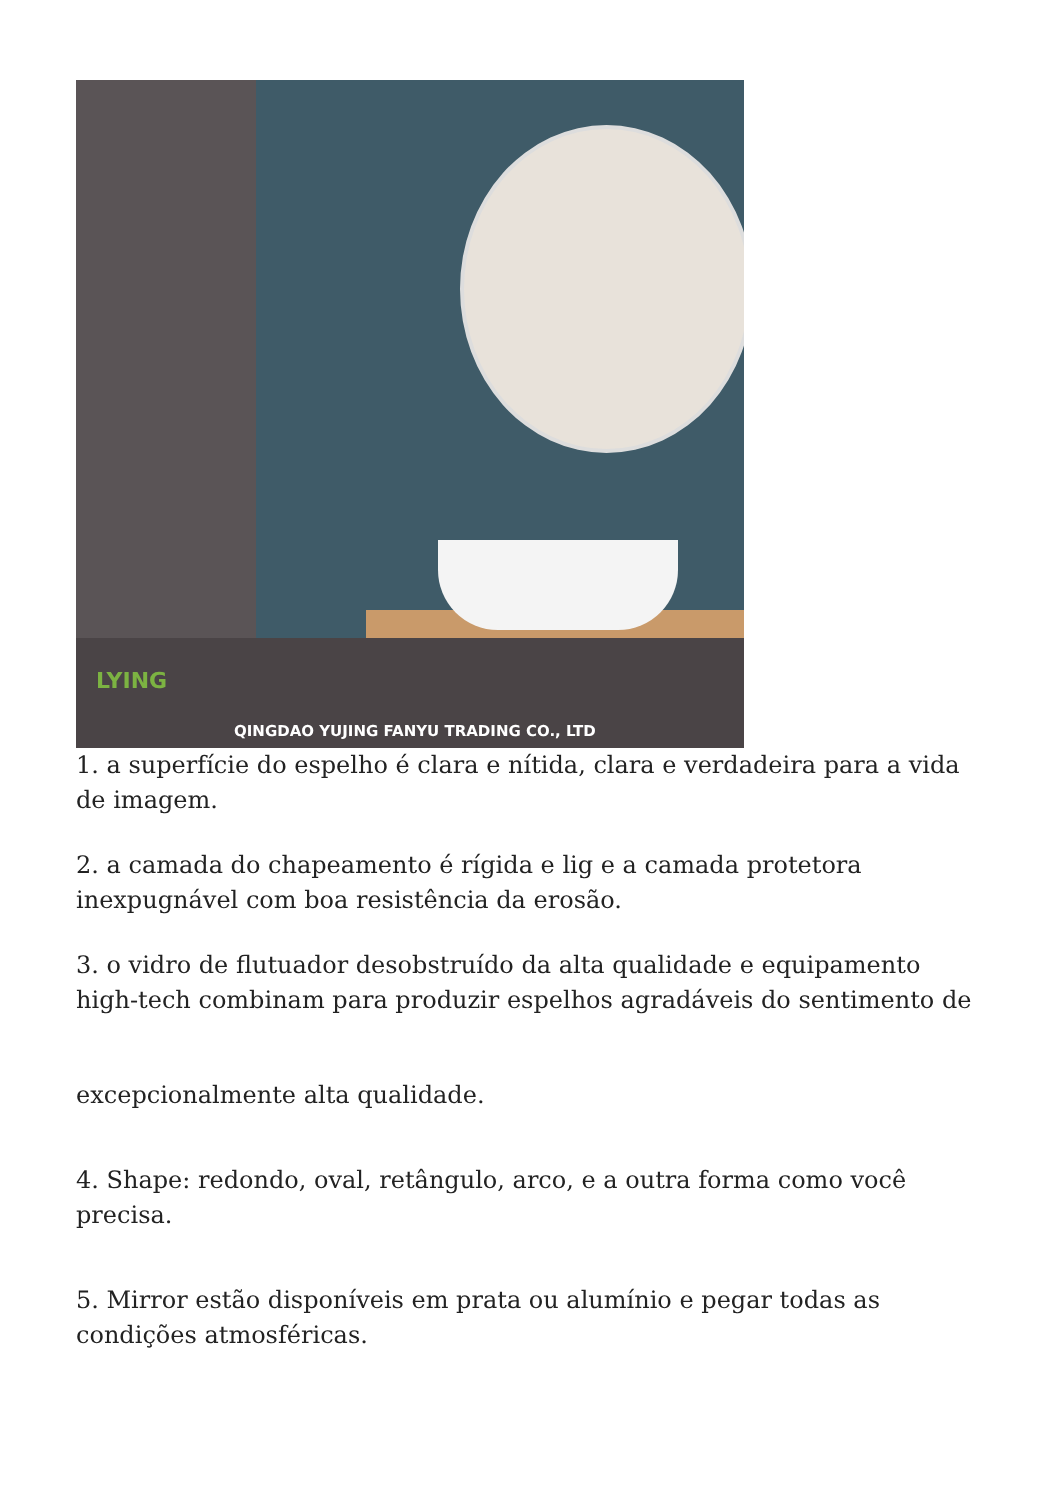LYING
QINGDAO YUJING FANYU TRADING CO., LTD
1. a superfície do espelho é clara e nítida, clara e verdadeira para a vida de imagem.
2. a camada do chapeamento é rígida e lig e a camada protetora inexpugnável com boa resistência da erosão.
3. o vidro de flutuador desobstruído da alta qualidade e equipamento high-tech combinam para produzir espelhos agradáveis do sentimento de
excepcionalmente alta qualidade.
4. Shape: redondo, oval, retângulo, arco, e a outra forma como você precisa.
5. Mirror estão disponíveis em prata ou alumínio e pegar todas as condições atmosféricas.